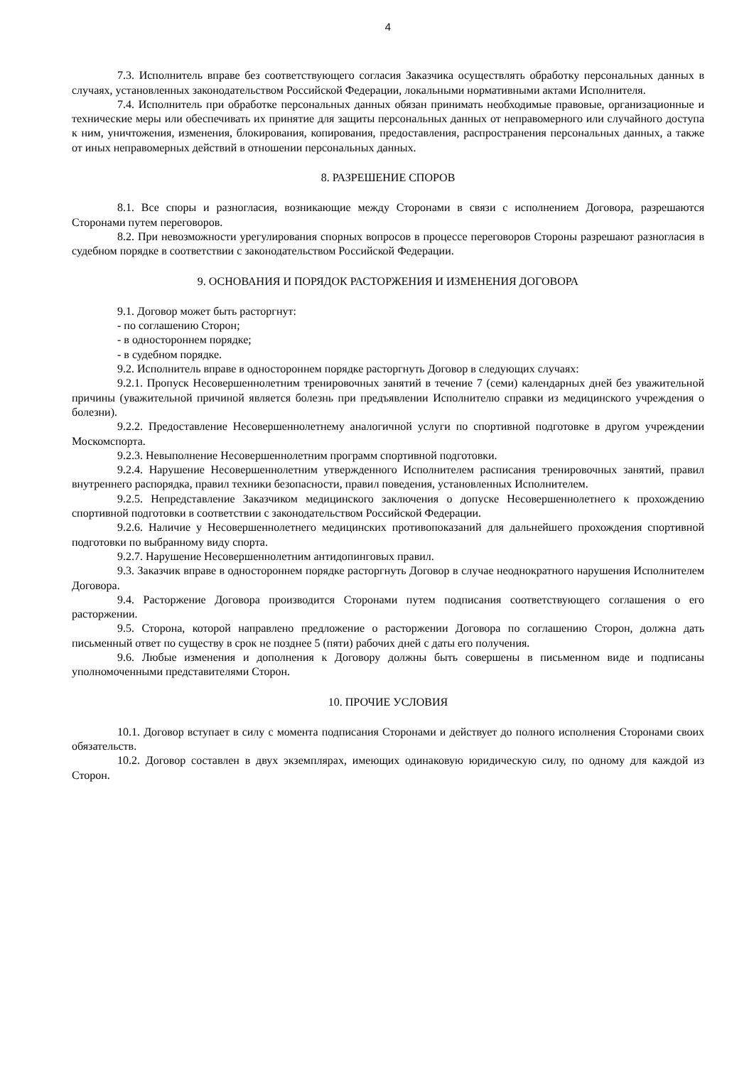4
7.3. Исполнитель вправе без соответствующего согласия Заказчика осуществлять обработку персональных данных в случаях, установленных законодательством Российской Федерации, локальными нормативными актами Исполнителя.
7.4. Исполнитель при обработке персональных данных обязан принимать необходимые правовые, организационные и технические меры или обеспечивать их принятие для защиты персональных данных от неправомерного или случайного доступа к ним, уничтожения, изменения, блокирования, копирования, предоставления, распространения персональных данных, а также от иных неправомерных действий в отношении персональных данных.
8. РАЗРЕШЕНИЕ СПОРОВ
8.1. Все споры и разногласия, возникающие между Сторонами в связи с исполнением Договора, разрешаются Сторонами путем переговоров.
8.2. При невозможности урегулирования спорных вопросов в процессе переговоров Стороны разрешают разногласия в судебном порядке в соответствии с законодательством Российской Федерации.
9. ОСНОВАНИЯ И ПОРЯДОК РАСТОРЖЕНИЯ И ИЗМЕНЕНИЯ ДОГОВОРА
9.1. Договор может быть расторгнут:
- по соглашению Сторон;
- в одностороннем порядке;
- в судебном порядке.
9.2. Исполнитель вправе в одностороннем порядке расторгнуть Договор в следующих случаях:
9.2.1. Пропуск Несовершеннолетним тренировочных занятий в течение 7 (семи) календарных дней без уважительной причины (уважительной причиной является болезнь при предъявлении Исполнителю справки из медицинского учреждения о болезни).
9.2.2. Предоставление Несовершеннолетнему аналогичной услуги по спортивной подготовке в другом учреждении Москомспорта.
9.2.3. Невыполнение Несовершеннолетним программ спортивной подготовки.
9.2.4. Нарушение Несовершеннолетним утвержденного Исполнителем расписания тренировочных занятий, правил внутреннего распорядка, правил техники безопасности, правил поведения, установленных Исполнителем.
9.2.5. Непредставление Заказчиком медицинского заключения о допуске Несовершеннолетнего к прохождению спортивной подготовки в соответствии с законодательством Российской Федерации.
9.2.6. Наличие у Несовершеннолетнего медицинских противопоказаний для дальнейшего прохождения спортивной подготовки по выбранному виду спорта.
9.2.7. Нарушение Несовершеннолетним антидопинговых правил.
9.3. Заказчик вправе в одностороннем порядке расторгнуть Договор в случае неоднократного нарушения Исполнителем Договора.
9.4. Расторжение Договора производится Сторонами путем подписания соответствующего соглашения о его расторжении.
9.5. Сторона, которой направлено предложение о расторжении Договора по соглашению Сторон, должна дать письменный ответ по существу в срок не позднее 5 (пяти) рабочих дней с даты его получения.
9.6. Любые изменения и дополнения к Договору должны быть совершены в письменном виде и подписаны уполномоченными представителями Сторон.
10. ПРОЧИЕ УСЛОВИЯ
10.1. Договор вступает в силу с момента подписания Сторонами и действует до полного исполнения Сторонами своих обязательств.
10.2. Договор составлен в двух экземплярах, имеющих одинаковую юридическую силу, по одному для каждой из Сторон.